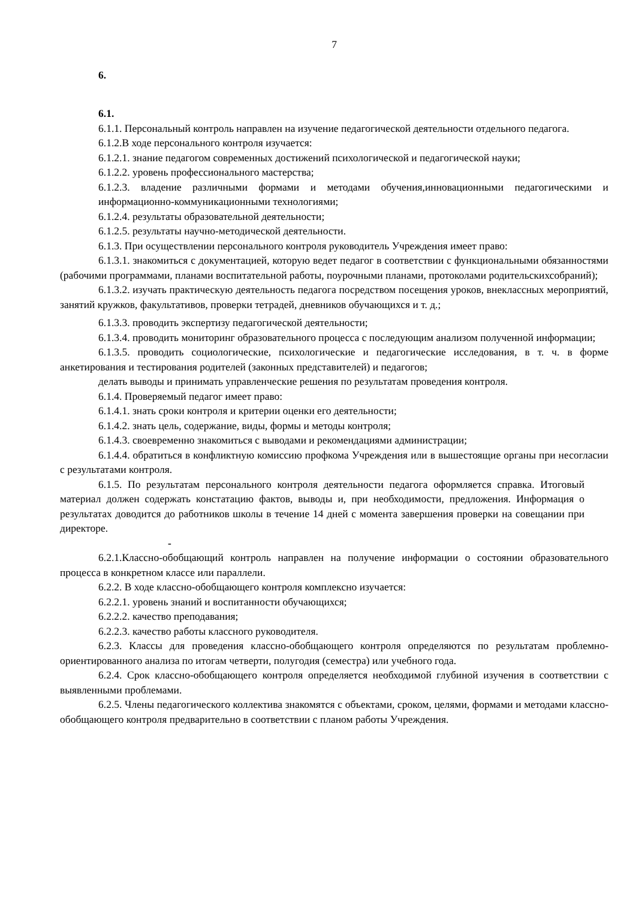7
6.
6.1.
6.1.1. Персональный контроль направлен на изучение педагогической деятельности отдельного педагога.
6.1.2.В ходе персонального контроля изучается:
6.1.2.1. знание педагогом современных достижений психологической и педагогической науки;
6.1.2.2. уровень профессионального мастерства;
6.1.2.3. владение различными формами и методами обучения,инновационными педагогическими и информационно-коммуникационными технологиями;
6.1.2.4. результаты образовательной деятельности;
6.1.2.5. результаты научно-методической деятельности.
6.1.3. При осуществлении персонального контроля руководитель Учреждения имеет право:
6.1.3.1. знакомиться с документацией, которую ведет педагог в соответствии с функциональными обязанностями (рабочими программами, планами воспитательной работы, поурочными планами, протоколами родительскихсобраний);
6.1.3.2. изучать практическую деятельность педагога посредством посещения уроков, внеклассных мероприятий, занятий кружков, факультативов, проверки тетрадей, дневников обучающихся и т. д.;
6.1.3.3. проводить экспертизу педагогической деятельности;
6.1.3.4. проводить мониторинг образовательного процесса с последующим анализом полученной информации;
6.1.3.5. проводить социологические, психологические и педагогические исследования, в т. ч. в форме анкетирования и тестирования родителей (законных представителей) и педагогов;
делать выводы и принимать управленческие решения по результатам проведения контроля.
6.1.4. Проверяемый педагог имеет право:
6.1.4.1. знать сроки контроля и критерии оценки его деятельности;
6.1.4.2. знать цель, содержание, виды, формы и методы контроля;
6.1.4.3. своевременно знакомиться с выводами и рекомендациями администрации;
6.1.4.4. обратиться в конфликтную комиссию профкома Учреждения или в вышестоящие органы при несогласии с результатами контроля.
6.1.5. По результатам персонального контроля деятельности педагога оформляется справка. Итоговый материал должен содержать констатацию фактов, выводы и, при необходимости, предложения. Информация о результатах доводится до работников школы в течение 14 дней с момента завершения проверки на совещании при директоре.
-
6.2.1.Классно-обобщающий контроль направлен на получение информации о состоянии образовательного процесса в конкретном классе или параллели.
6.2.2. В ходе классно-обобщающего контроля комплексно изучается:
6.2.2.1. уровень знаний и воспитанности обучающихся;
6.2.2.2. качество преподавания;
6.2.2.3. качество работы классного руководителя.
6.2.3. Классы для проведения классно-обобщающего контроля определяются по результатам проблемно-ориентированного анализа по итогам четверти, полугодия (семестра) или учебного года.
6.2.4. Срок классно-обобщающего контроля определяется необходимой глубиной изучения в соответствии с выявленными проблемами.
6.2.5. Члены педагогического коллектива знакомятся с объектами, сроком, целями, формами и методами классно-обобщающего контроля предварительно в соответствии с планом работы Учреждения.